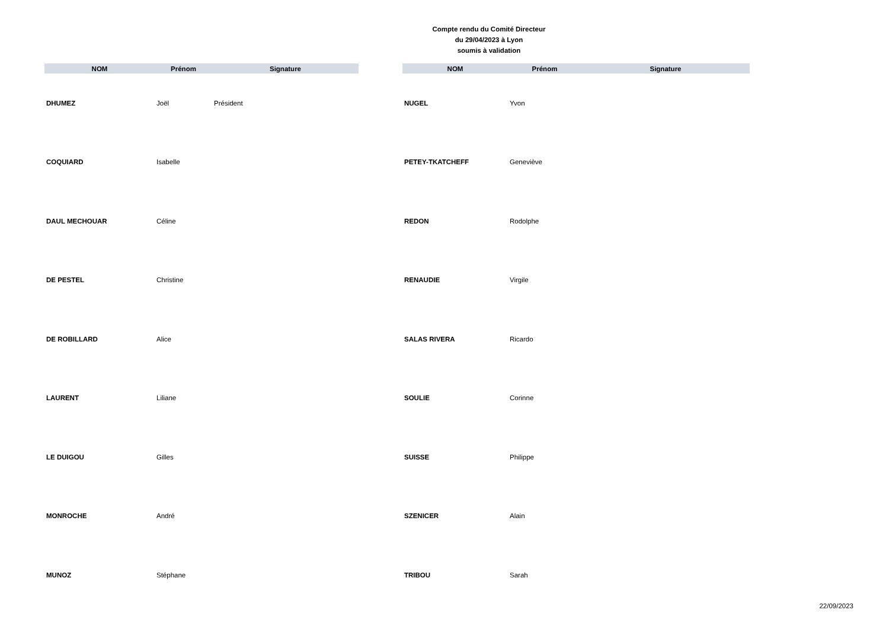Compte rendu du Comité Directeur
du 29/04/2023 à Lyon
soumis à validation
| NOM | Prénom | Signature |
| --- | --- | --- |
| DHUMEZ | Joël | Président |
| COQUIARD | Isabelle | |
| DAUL MECHOUAR | Céline | |
| DE PESTEL | Christine | |
| DE ROBILLARD | Alice | |
| LAURENT | Liliane | |
| LE DUIGOU | Gilles | |
| MONROCHE | André | |
| MUNOZ | Stéphane | |
| NOM | Prénom | Signature |
| --- | --- | --- |
| NUGEL | Yvon | |
| PETEY-TKATCHEFF | Geneviève | |
| REDON | Rodolphe | |
| RENAUDIE | Virgile | |
| SALAS RIVERA | Ricardo | |
| SOULIE | Corinne | |
| SUISSE | Philippe | |
| SZENICER | Alain | |
| TRIBOU | Sarah | |
22/09/2023